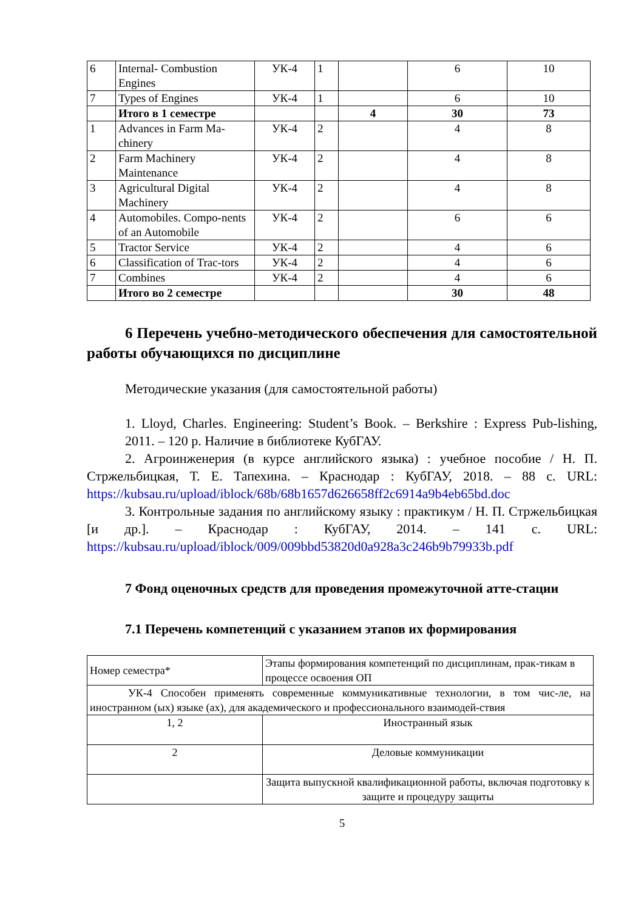| 6 | Internal- Combustion Engines | УК-4 | 1 | | 6 | 10 |
| 7 | Types of Engines | УК-4 | 1 | | 6 | 10 |
| | Итого в 1 семестре | | | 4 | 30 | 73 |
| 1 | Advances in Farm Ma-chinery | УК-4 | 2 | | 4 | 8 |
| 2 | Farm Machinery Maintenance | УК-4 | 2 | | 4 | 8 |
| 3 | Agricultural Digital Machinery | УК-4 | 2 | | 4 | 8 |
| 4 | Automobiles. Compo-nents of an Automobile | УК-4 | 2 | | 6 | 6 |
| 5 | Tractor Service | УК-4 | 2 | | 4 | 6 |
| 6 | Classification of Trac-tors | УК-4 | 2 | | 4 | 6 |
| 7 | Combines | УК-4 | 2 | | 4 | 6 |
| | Итого во 2 семестре | | | | 30 | 48 |
6 Перечень учебно-методического обеспечения для самостоятельной работы обучающихся по дисциплине
Методические указания (для самостоятельной работы)
1. Lloyd, Charles. Engineering: Student’s Book. – Berkshire : Express Pub-lishing, 2011. – 120 p. Наличие в библиотеке КубГАУ.
2. Агроинженерия (в курсе английского языка) : учебное пособие / Н. П. Стржельбицкая, Т. Е. Тапехина. – Краснодар : КубГАУ, 2018. – 88 с. URL: https://kubsau.ru/upload/iblock/68b/68b1657d626658ff2c6914a9b4eb65bd.doc
3. Контрольные задания по английскому языку : практикум / Н. П. Стржельбицкая [и др.]. – Краснодар : КубГАУ, 2014. – 141 с. URL: https://kubsau.ru/upload/iblock/009/009bbd53820d0a928a3c246b9b79933b.pdf
7 Фонд оценочных средств для проведения промежуточной атте-стации
7.1 Перечень компетенций с указанием этапов их формирования
| Номер семестра* | Этапы формирования компетенций по дисциплинам, прак-тикам в процессе освоения ОП |
| УК-4 Способен применять современные коммуникативные технологии, в том чис-ле, на иностранном (ых) языке (ах), для академического и профессионального взаимодей-ствия | |
| 1, 2 | Иностранный язык |
| 2 | Деловые коммуникации |
| | Защита выпускной квалификационной работы, включая подготовку к защите и процедуру защиты |
5